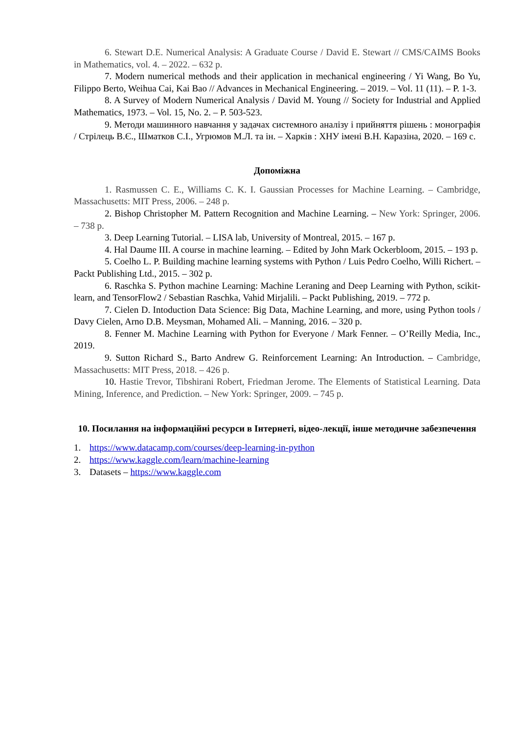6. Stewart D.E. Numerical Analysis: A Graduate Course / David E. Stewart // CMS/CAIMS Books in Mathematics, vol. 4. – 2022. – 632 p.
7. Modern numerical methods and their application in mechanical engineering / Yi Wang, Bo Yu, Filippo Berto, Weihua Cai, Kai Bao // Advances in Mechanical Engineering. – 2019. – Vol. 11 (11). – P. 1-3.
8. A Survey of Modern Numerical Analysis / David M. Young // Society for Industrial and Applied Mathematics, 1973. – Vol. 15, No. 2. – P. 503-523.
9. Методи машинного навчання у задачах системного аналізу і прийняття рішень : монографія / Стрілець В.Є., Шматков С.І., Угрюмов М.Л. та ін. – Харків : ХНУ імені В.Н. Каразіна, 2020. – 169 с.
Допоміжна
1. Rasmussen C. E., Williams C. K. I. Gaussian Processes for Machine Learning. – Cambridge, Massachusetts: MIT Press, 2006. – 248 p.
2. Bishop Christopher M. Pattern Recognition and Machine Learning. – New York: Springer, 2006. – 738 p.
3. Deep Learning Tutorial. – LISA lab, University of Montreal, 2015. – 167 p.
4. Hal Daume III. A course in machine learning. – Edited by John Mark Ockerbloom, 2015. – 193 p.
5. Coelho L. P. Building machine learning systems with Python / Luis Pedro Coelho, Willi Richert. – Packt Publishing Ltd., 2015. – 302 p.
6. Raschka S. Python machine Learning: Machine Leraning and Deep Learning with Python, scikit-learn, and TensorFlow2 / Sebastian Raschka, Vahid Mirjalili. – Packt Publishing, 2019. – 772 p.
7. Cielen D. Intoduction Data Science: Big Data, Machine Learning, and more, using Python tools / Davy Cielen, Arno D.B. Meysman, Mohamed Ali. – Manning, 2016. – 320 p.
8. Fenner M. Machine Learning with Python for Everyone / Mark Fenner. – O’Reilly Media, Inc., 2019.
9. Sutton Richard S., Barto Andrew G. Reinforcement Learning: An Introduction. – Cambridge, Massachusetts: MIT Press, 2018. – 426 p.
10. Hastie Trevor, Tibshirani Robert, Friedman Jerome. The Elements of Statistical Learning. Data Mining, Inference, and Prediction. – New York: Springer, 2009. – 745 p.
10. Посилання на інформаційні ресурси в Інтернеті, відео-лекції, інше методичне забезпечення
1. https://www.datacamp.com/courses/deep-learning-in-python
2. https://www.kaggle.com/learn/machine-learning
3. Datasets – https://www.kaggle.com